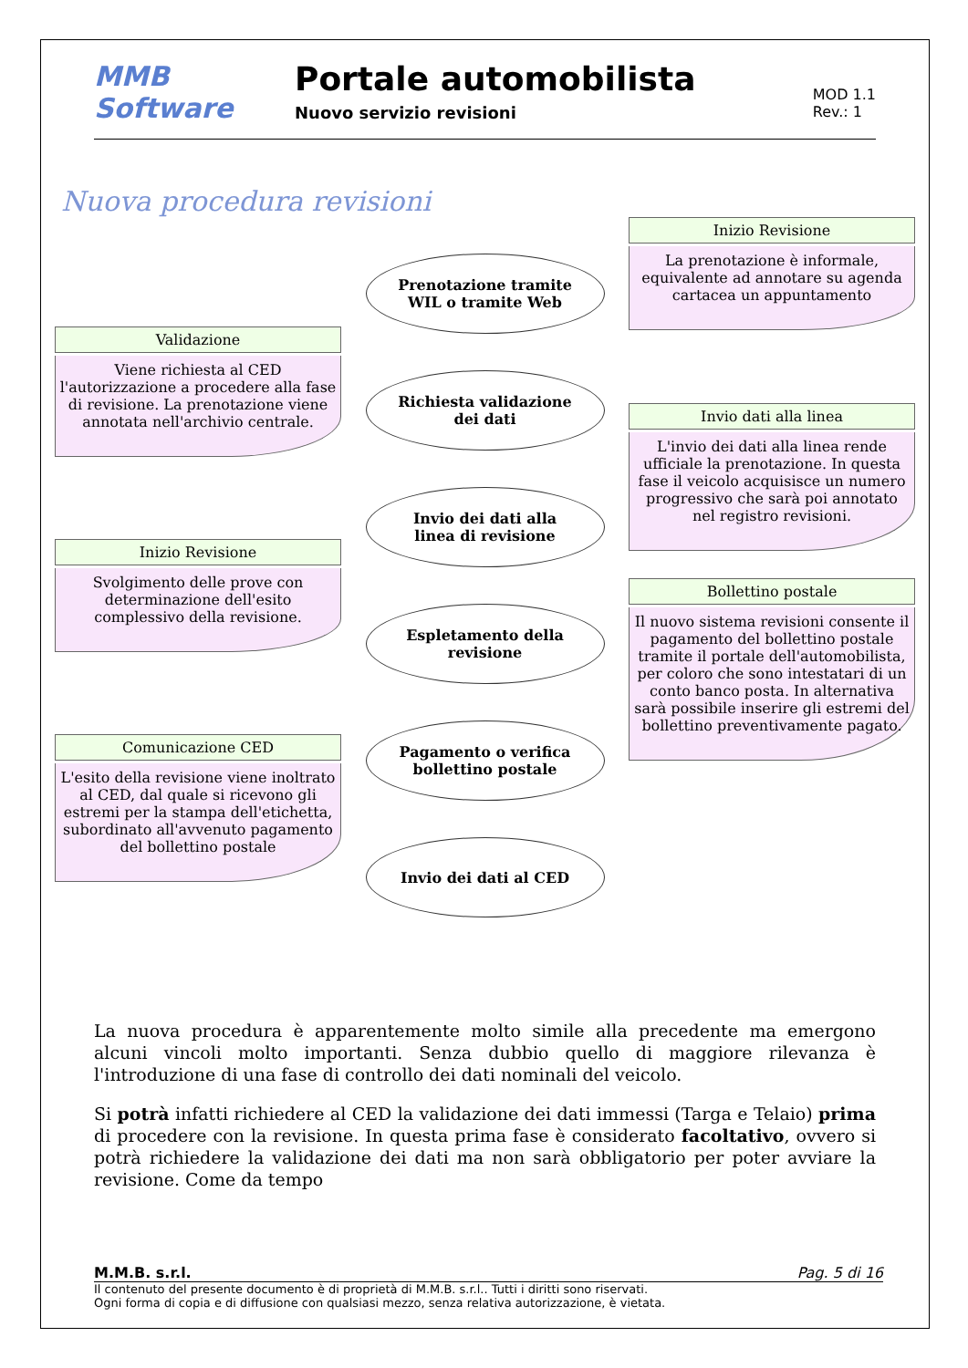MMB Software
Portale automobilista
Nuovo servizio revisioni
MOD 1.1
Rev.: 1
Nuova procedura revisioni
Validazione
Viene richiesta al CED l'autorizzazione a procedere alla fase di revisione. La prenotazione viene annotata nell'archivio centrale.
Inizio Revisione
Svolgimento delle prove con determinazione dell'esito complessivo della revisione.
Comunicazione CED
L'esito della revisione viene inoltrato al CED, dal quale si ricevono gli estremi per la stampa dell'etichetta, subordinato all'avvenuto pagamento del bollettino postale
Prenotazione tramite
WIL o tramite Web
Richiesta validazione
dei dati
Invio dei dati alla
linea di revisione
Espletamento della
revisione
Pagamento o verifica
bollettino postale
Invio dei dati al CED
Inizio Revisione
La prenotazione è informale, equivalente ad annotare su agenda cartacea un appuntamento
Invio dati alla linea
L'invio dei dati alla linea rende ufficiale la prenotazione. In questa fase il veicolo acquisisce un numero progressivo che sarà poi annotato nel registro revisioni.
Bollettino postale
Il nuovo sistema revisioni consente il pagamento del bollettino postale tramite il portale dell'automobilista, per coloro che sono intestatari di un conto banco posta. In alternativa sarà possibile inserire gli estremi del bollettino preventivamente pagato.
La nuova procedura è apparentemente molto simile alla precedente ma emergono alcuni vincoli molto importanti. Senza dubbio quello di maggiore rilevanza è l'introduzione di una fase di controllo dei dati nominali del veicolo.
Si potrà infatti richiedere al CED la validazione dei dati immessi (Targa e Telaio) prima di procedere con la revisione. In questa prima fase è considerato facoltativo, ovvero si potrà richiedere la validazione dei dati ma non sarà obbligatorio per poter avviare la revisione. Come da tempo
M.M.B. s.r.l. Pag. 5 di 16
Il contenuto del presente documento è di proprietà di M.M.B. s.r.l.. Tutti i diritti sono riservati.
Ogni forma di copia e di diffusione con qualsiasi mezzo, senza relativa autorizzazione, è vietata.